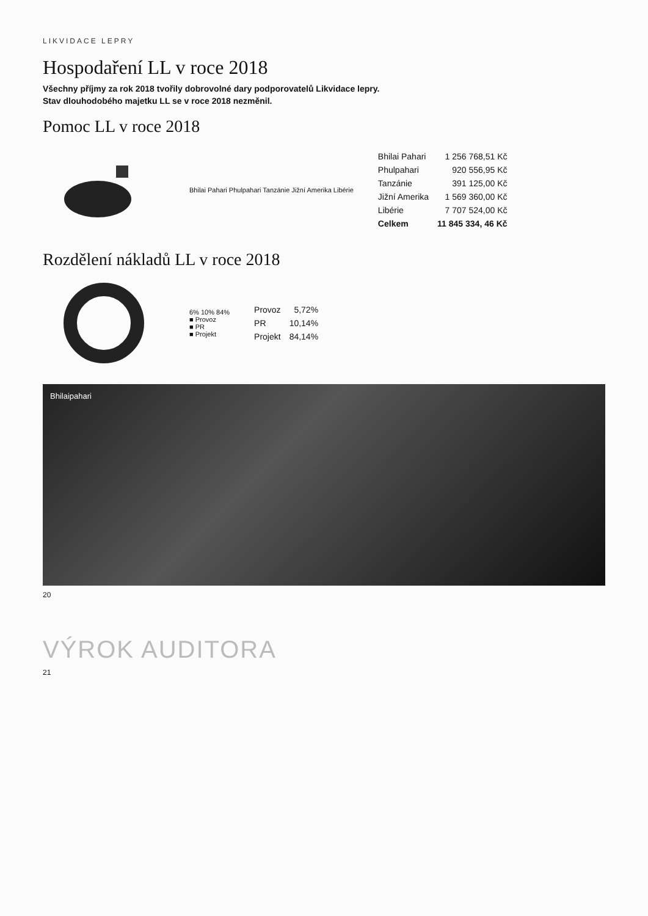LIKVIDACE LEPRY
Hospodaření LL v roce 2018
Všechny příjmy za rok 2018 tvořily dobrovolné dary podporovatelů Likvidace lepry.
Stav dlouhodobého majetku LL se v roce 2018 nezměnil.
Pomoc LL v roce 2018
Bhilai Pahari Phulpahari Tanzánie Jižní Amerika Libérie
| Bhilai Pahari | 1 256 768,51 Kč |
| Phulpahari | 920 556,95 Kč |
| Tanzánie | 391 125,00 Kč |
| Jižní Amerika | 1 569 360,00 Kč |
| Libérie | 7 707 524,00 Kč |
| Celkem | 11 845 334, 46 Kč |
Rozdělení nákladů LL v roce 2018
6% 10% 84%
■ Provoz
■ PR
■ Projekt
| Provoz | 5,72% |
| PR | 10,14% |
| Projekt | 84,14% |
Bhilaipahari
20
VÝROK AUDITORA
21